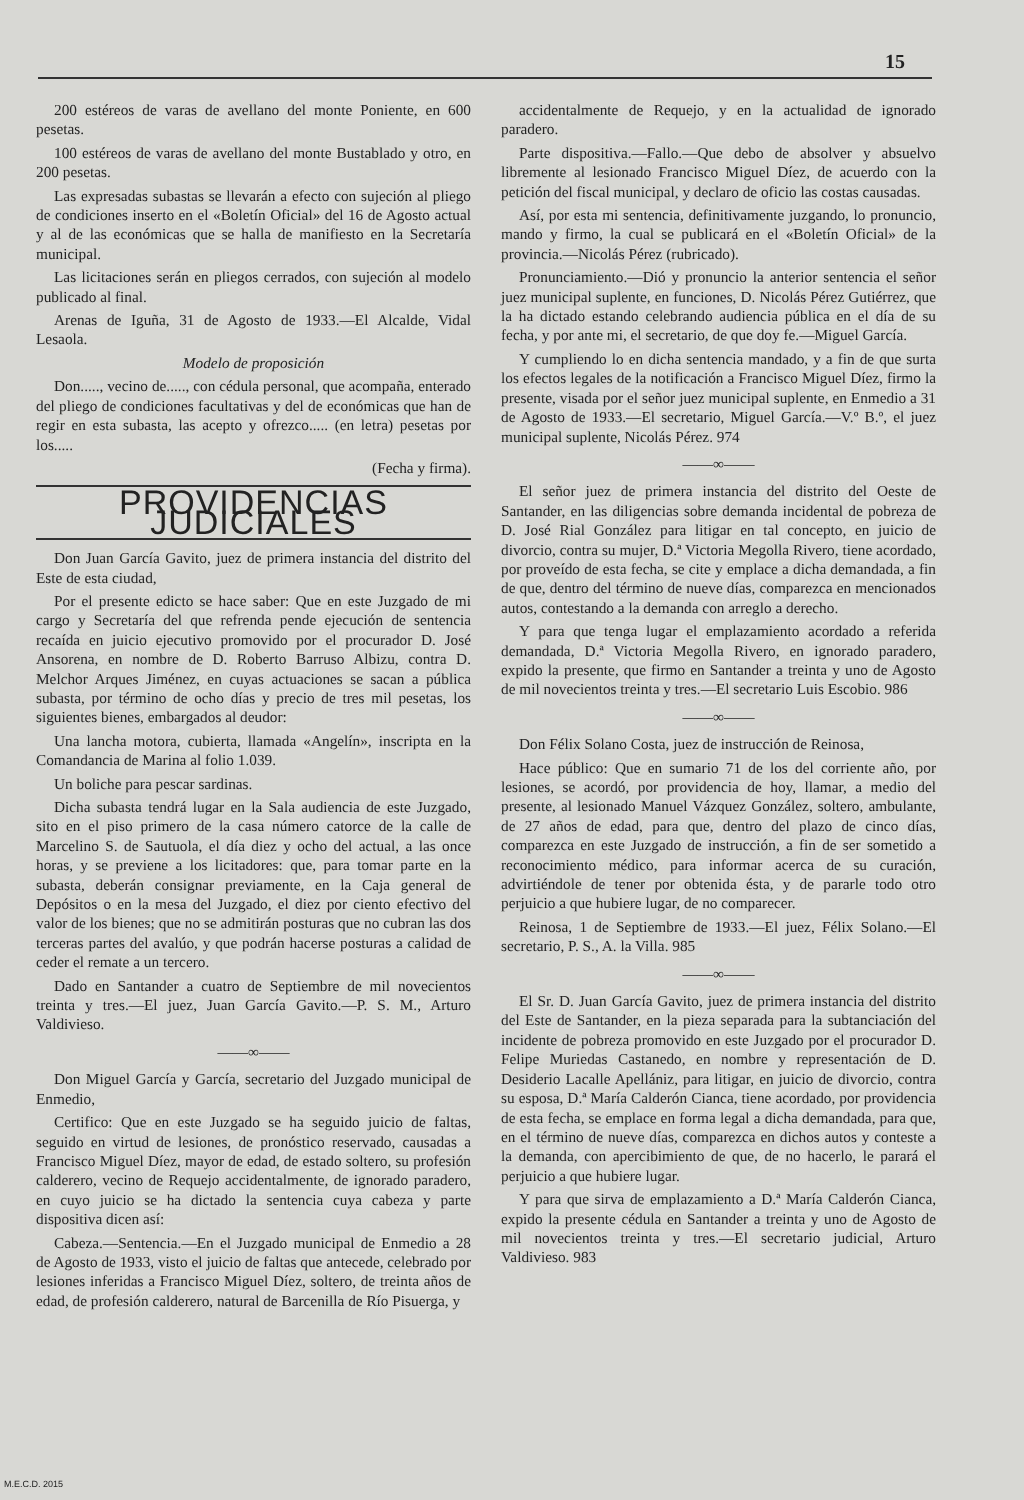15
200 estéreos de varas de avellano del monte Poniente, en 600 pesetas.
100 estéreos de varas de avellano del monte Bustablado y otro, en 200 pesetas.
Las expresadas subastas se llevarán a efecto con sujeción al pliego de condiciones inserto en el «Boletín Oficial» del 16 de Agosto actual y al de las económicas que se halla de manifiesto en la Secretaría municipal.
Las licitaciones serán en pliegos cerrados, con sujeción al modelo publicado al final.
Arenas de Iguña, 31 de Agosto de 1933.—El Alcalde, Vidal Lesaola.
Modelo de proposición
Don....., vecino de....., con cédula personal, que acompaña, enterado del pliego de condiciones facultativas y del de económicas que han de regir en esta subasta, las acepto y ofrezco..... (en letra) pesetas por los.....
(Fecha y firma).
PROVIDENCIAS JUDICIALES
Don Juan García Gavito, juez de primera instancia del distrito del Este de esta ciudad,
Por el presente edicto se hace saber: Que en este Juzgado de mi cargo y Secretaría del que refrenda pende ejecución de sentencia recaída en juicio ejecutivo promovido por el procurador D. José Ansorena, en nombre de D. Roberto Barruso Albizu, contra D. Melchor Arques Jiménez, en cuyas actuaciones se sacan a pública subasta, por término de ocho días y precio de tres mil pesetas, los siguientes bienes, embargados al deudor:
Una lancha motora, cubierta, llamada «Angelín», inscripta en la Comandancia de Marina al folio 1.039.
Un boliche para pescar sardinas.
Dicha subasta tendrá lugar en la Sala audiencia de este Juzgado, sito en el piso primero de la casa número catorce de la calle de Marcelino S. de Sautuola, el día diez y ocho del actual, a las once horas, y se previene a los licitadores: que, para tomar parte en la subasta, deberán consignar previamente, en la Caja general de Depósitos o en la mesa del Juzgado, el diez por ciento efectivo del valor de los bienes; que no se admitirán posturas que no cubran las dos terceras partes del avalúo, y que podrán hacerse posturas a calidad de ceder el remate a un tercero.
Dado en Santander a cuatro de Septiembre de mil novecientos treinta y tres.—El juez, Juan García Gavito.—P. S. M., Arturo Valdivieso.
——∞——
Don Miguel García y García, secretario del Juzgado municipal de Enmedio,
Certifico: Que en este Juzgado se ha seguido juicio de faltas, seguido en virtud de lesiones, de pronóstico reservado, causadas a Francisco Miguel Díez, mayor de edad, de estado soltero, su profesión calderero, vecino de Requejo accidentalmente, de ignorado paradero, en cuyo juicio se ha dictado la sentencia cuya cabeza y parte dispositiva dicen así:
Cabeza.—Sentencia.—En el Juzgado municipal de Enmedio a 28 de Agosto de 1933, visto el juicio de faltas que antecede, celebrado por lesiones inferidas a Francisco Miguel Díez, soltero, de treinta años de edad, de profesión calderero, natural de Barcenilla de Río Pisuerga, y
accidentalmente de Requejo, y en la actualidad de ignorado paradero.
Parte dispositiva.—Fallo.—Que debo de absolver y absuelvo libremente al lesionado Francisco Miguel Díez, de acuerdo con la petición del fiscal municipal, y declaro de oficio las costas causadas.
Así, por esta mi sentencia, definitivamente juzgando, lo pronuncio, mando y firmo, la cual se publicará en el «Boletín Oficial» de la provincia.—Nicolás Pérez (rubricado).
Pronunciamiento.—Dió y pronuncio la anterior sentencia el señor juez municipal suplente, en funciones, D. Nicolás Pérez Gutiérrez, que la ha dictado estando celebrando audiencia pública en el día de su fecha, y por ante mi, el secretario, de que doy fe.—Miguel García.
Y cumpliendo lo en dicha sentencia mandado, y a fin de que surta los efectos legales de la notificación a Francisco Miguel Díez, firmo la presente, visada por el señor juez municipal suplente, en Enmedio a 31 de Agosto de 1933.—El secretario, Miguel García.—V.º B.º, el juez municipal suplente, Nicolás Pérez. 974
——∞——
El señor juez de primera instancia del distrito del Oeste de Santander, en las diligencias sobre demanda incidental de pobreza de D. José Rial González para litigar en tal concepto, en juicio de divorcio, contra su mujer, D.ª Victoria Megolla Rivero, tiene acordado, por proveído de esta fecha, se cite y emplace a dicha demandada, a fin de que, dentro del término de nueve días, comparezca en mencionados autos, contestando a la demanda con arreglo a derecho.
Y para que tenga lugar el emplazamiento acordado a referida demandada, D.ª Victoria Megolla Rivero, en ignorado paradero, expido la presente, que firmo en Santander a treinta y uno de Agosto de mil novecientos treinta y tres.—El secretario Luis Escobio. 986
——∞——
Don Félix Solano Costa, juez de instrucción de Reinosa,
Hace público: Que en sumario 71 de los del corriente año, por lesiones, se acordó, por providencia de hoy, llamar, a medio del presente, al lesionado Manuel Vázquez González, soltero, ambulante, de 27 años de edad, para que, dentro del plazo de cinco días, comparezca en este Juzgado de instrucción, a fin de ser sometido a reconocimiento médico, para informar acerca de su curación, advirtiéndole de tener por obtenida ésta, y de pararle todo otro perjuicio a que hubiere lugar, de no comparecer.
Reinosa, 1 de Septiembre de 1933.—El juez, Félix Solano.—El secretario, P. S., A. la Villa. 985
——∞——
El Sr. D. Juan García Gavito, juez de primera instancia del distrito del Este de Santander, en la pieza separada para la subtanciación del incidente de pobreza promovido en este Juzgado por el procurador D. Felipe Muriedas Castanedo, en nombre y representación de D. Desiderio Lacalle Apellániz, para litigar, en juicio de divorcio, contra su esposa, D.ª María Calderón Cianca, tiene acordado, por providencia de esta fecha, se emplace en forma legal a dicha demandada, para que, en el término de nueve días, comparezca en dichos autos y conteste a la demanda, con apercibimiento de que, de no hacerlo, le parará el perjuicio a que hubiere lugar.
Y para que sirva de emplazamiento a D.ª María Calderón Cianca, expido la presente cédula en Santander a treinta y uno de Agosto de mil novecientos treinta y tres.—El secretario judicial, Arturo Valdivieso. 983
M.E.C.D. 2015